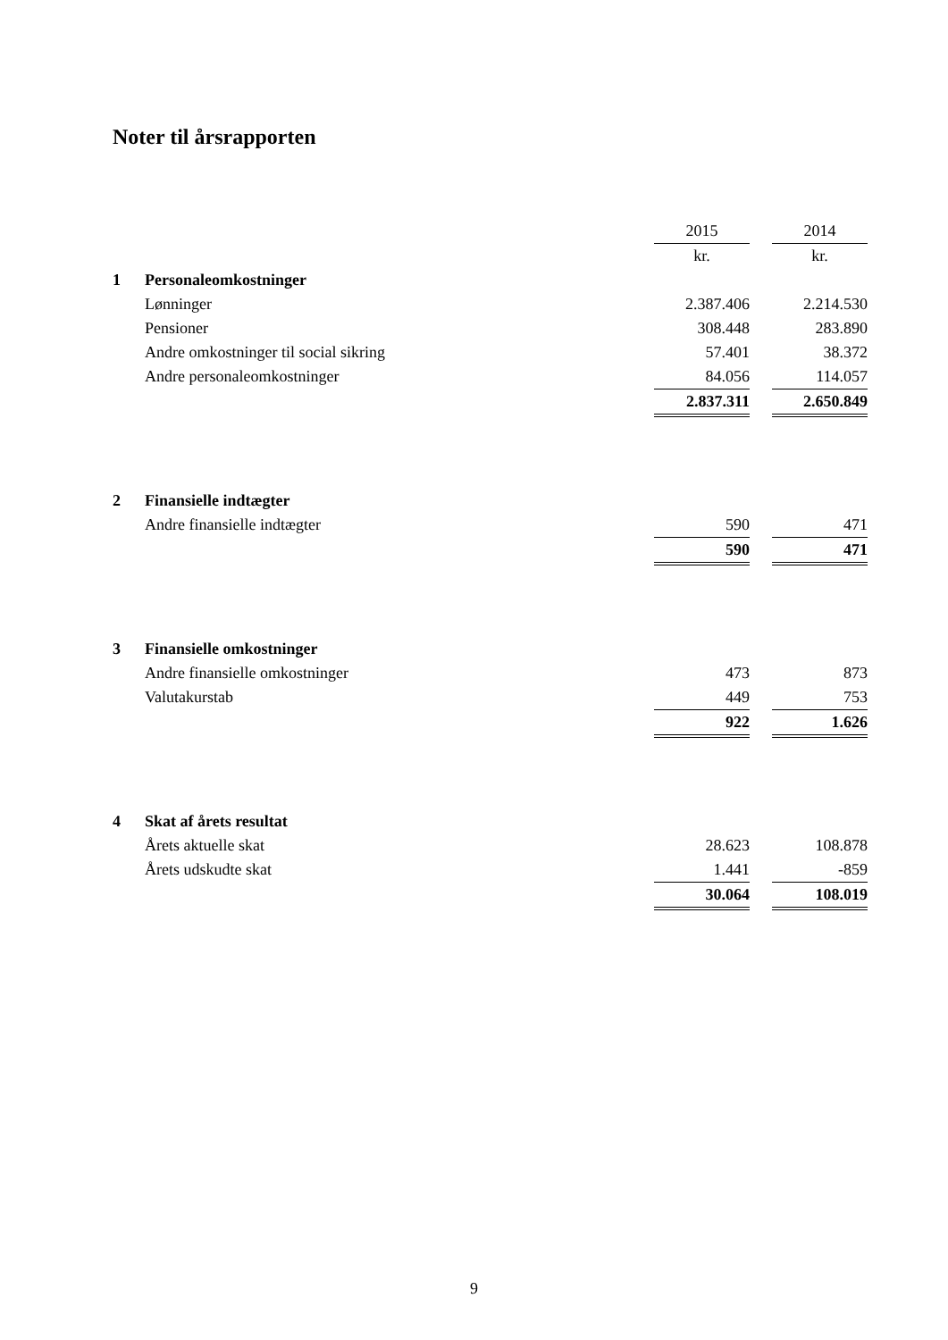Noter til årsrapporten
| | | 2015 | | 2014 |
| --- | --- | --- | --- | --- |
| | | kr. | | kr. |
| 1 | Personaleomkostninger | | | |
| | Lønninger | 2.387.406 | | 2.214.530 |
| | Pensioner | 308.448 | | 283.890 |
| | Andre omkostninger til social sikring | 57.401 | | 38.372 |
| | Andre personaleomkostninger | 84.056 | | 114.057 |
| | | 2.837.311 | | 2.650.849 |
| 2 | Finansielle indtægter | | | |
| | Andre finansielle indtægter | 590 | | 471 |
| | | 590 | | 471 |
| 3 | Finansielle omkostninger | | | |
| | Andre finansielle omkostninger | 473 | | 873 |
| | Valutakurstab | 449 | | 753 |
| | | 922 | | 1.626 |
| 4 | Skat af årets resultat | | | |
| | Årets aktuelle skat | 28.623 | | 108.878 |
| | Årets udskudte skat | 1.441 | | -859 |
| | | 30.064 | | 108.019 |
9